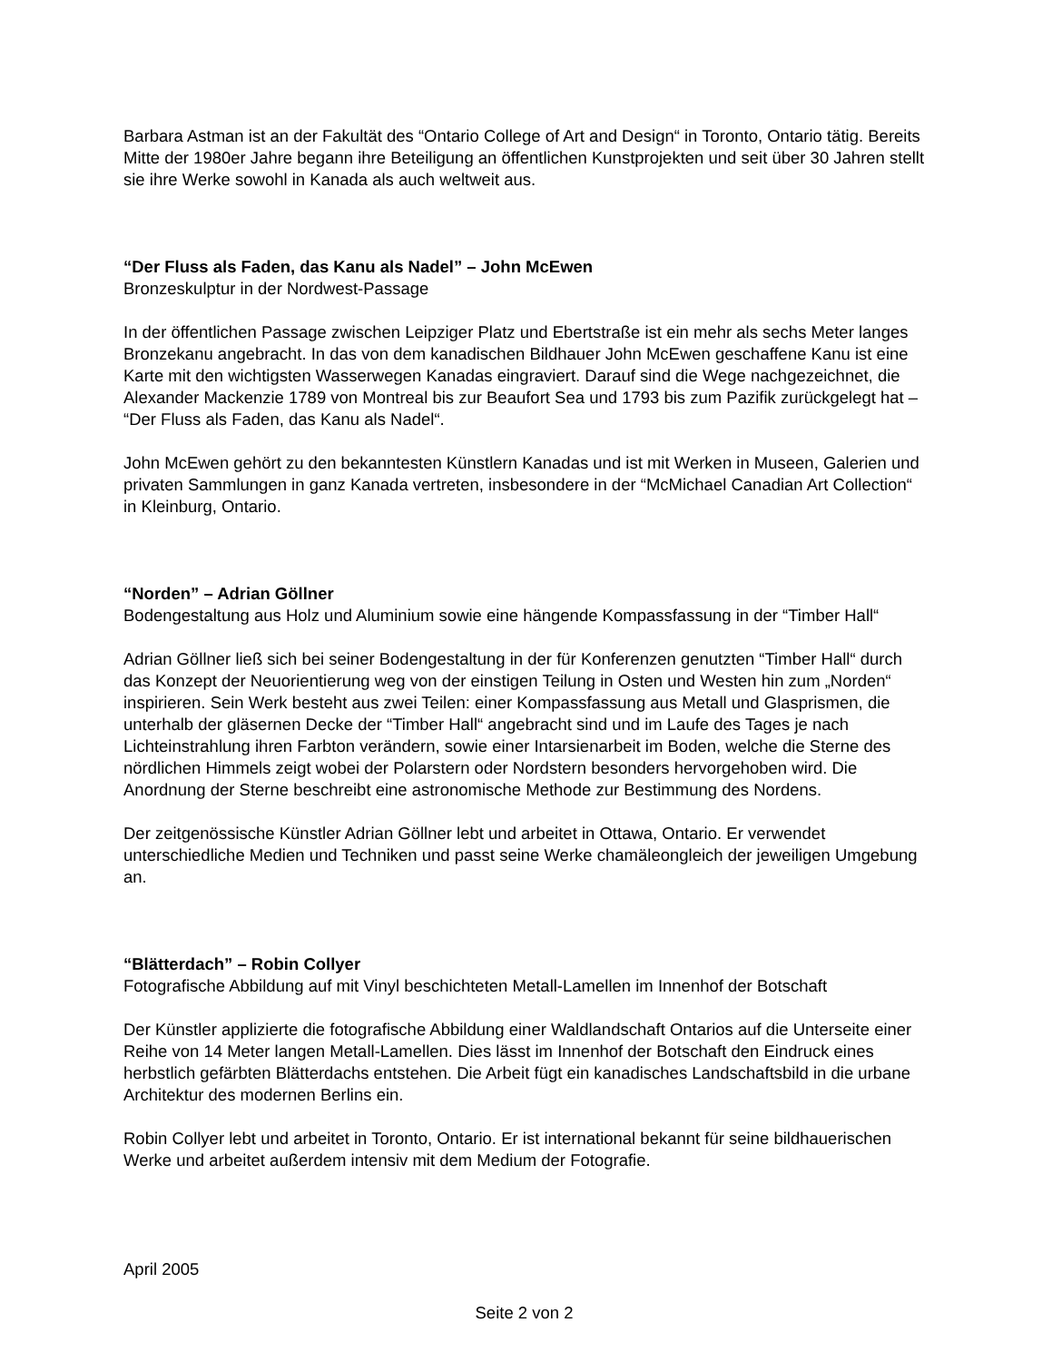Barbara Astman ist an der Fakultät des “Ontario College of Art and Design“ in Toronto, Ontario tätig. Bereits Mitte der 1980er Jahre begann ihre Beteiligung an öffentlichen Kunstprojekten und seit über 30 Jahren stellt sie ihre Werke sowohl in Kanada als auch weltweit aus.
“Der Fluss als Faden, das Kanu als Nadel” – John McEwen
Bronzeskulptur in der Nordwest-Passage
In der öffentlichen Passage zwischen Leipziger Platz und Ebertstraße ist ein mehr als sechs Meter langes Bronzekanu angebracht. In das von dem kanadischen Bildhauer John McEwen geschaffene Kanu ist eine Karte mit den wichtigsten Wasserwegen Kanadas eingraviert. Darauf sind die Wege nachgezeichnet, die Alexander Mackenzie 1789 von Montreal bis zur Beaufort Sea und 1793 bis zum Pazifik zurückgelegt hat – “Der Fluss als Faden, das Kanu als Nadel“.
John McEwen gehört zu den bekanntesten Künstlern Kanadas und ist mit Werken in Museen, Galerien und privaten Sammlungen in ganz Kanada vertreten, insbesondere in der “McMichael Canadian Art Collection“ in Kleinburg, Ontario.
“Norden” – Adrian Göllner
Bodengestaltung aus Holz und Aluminium sowie eine hängende Kompassfassung in der “Timber Hall“
Adrian Göllner ließ sich bei seiner Bodengestaltung in der für Konferenzen genutzten “Timber Hall“ durch das Konzept der Neuorientierung weg von der einstigen Teilung in Osten und Westen hin zum „Norden“ inspirieren. Sein Werk besteht aus zwei Teilen: einer Kompassfassung aus Metall und Glasprismen, die unterhalb der gläsernen Decke der “Timber Hall“ angebracht sind und im Laufe des Tages je nach Lichteinstrahlung ihren Farbton verändern, sowie einer Intarsienarbeit im Boden, welche die Sterne des nördlichen Himmels zeigt wobei der Polarstern oder Nordstern besonders hervorgehoben wird. Die Anordnung der Sterne beschreibt eine astronomische Methode zur Bestimmung des Nordens.
Der zeitgenössische Künstler Adrian Göllner lebt und arbeitet in Ottawa, Ontario. Er verwendet unterschiedliche Medien und Techniken und passt seine Werke chamäleongleich der jeweiligen Umgebung an.
“Blätterdach” – Robin Collyer
Fotografische Abbildung auf mit Vinyl beschichteten Metall-Lamellen im Innenhof der Botschaft
Der Künstler applizierte die fotografische Abbildung einer Waldlandschaft Ontarios auf die Unterseite einer Reihe von 14 Meter langen Metall-Lamellen. Dies lässt im Innenhof der Botschaft den Eindruck eines herbstlich gefärbten Blätterdachs entstehen. Die Arbeit fügt ein kanadisches Landschaftsbild in die urbane Architektur des modernen Berlins ein.
Robin Collyer lebt und arbeitet in Toronto, Ontario. Er ist international bekannt für seine bildhauerischen Werke und arbeitet außerdem intensiv mit dem Medium der Fotografie.
April 2005
Seite 2 von 2